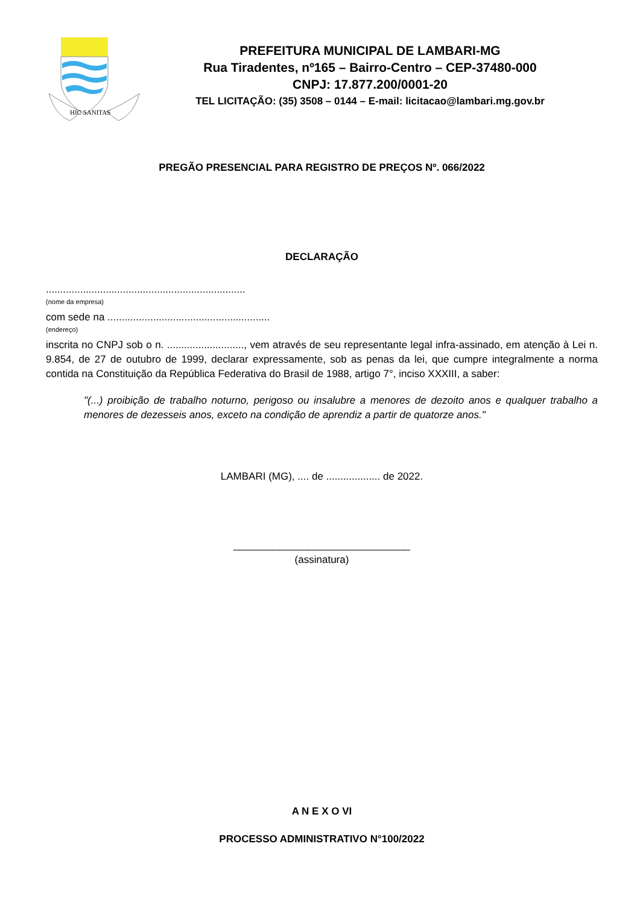HIC SANITAS
PREFEITURA MUNICIPAL DE LAMBARI-MG
Rua Tiradentes, nº165 – Bairro-Centro – CEP-37480-000
CNPJ: 17.877.200/0001-20
TEL LICITAÇÃO: (35) 3508 – 0144 – E-mail: licitacao@lambari.mg.gov.br
PREGÃO PRESENCIAL PARA REGISTRO DE PREÇOS Nº. 066/2022
DECLARAÇÃO
......................................................................
(nome da empresa)
com sede na .........................................................
(endereço)
inscrita no CNPJ sob o n. ..........................., vem através de seu representante legal infra-assinado, em atenção à Lei n. 9.854, de 27 de outubro de 1999, declarar expressamente, sob as penas da lei, que cumpre integralmente a norma contida na Constituição da República Federativa do Brasil de 1988, artigo 7°, inciso XXXIII, a saber:
"(...) proibição de trabalho noturno, perigoso ou insalubre a menores de dezoito anos e qualquer trabalho a menores de dezesseis anos, exceto na condição de aprendiz a partir de quatorze anos."
LAMBARI (MG), .... de ................... de 2022.
_______________________________
(assinatura)
A N E X O VI
PROCESSO ADMINISTRATIVO N°100/2022